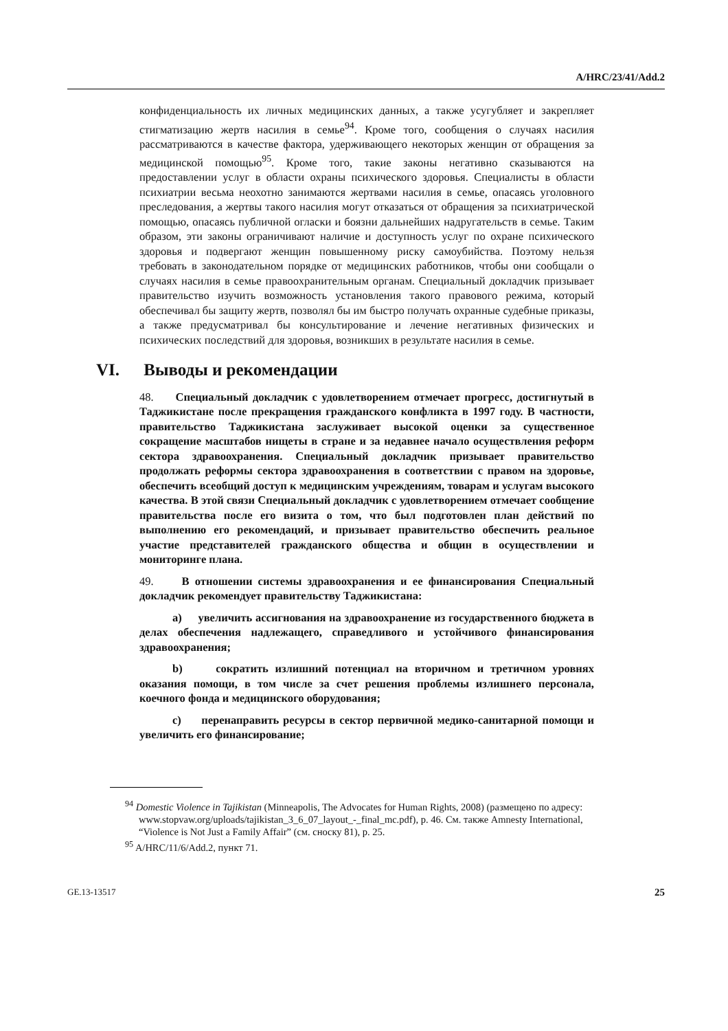A/HRC/23/41/Add.2
конфиденциальность их личных медицинских данных, а также усугубляет и закрепляет стигматизацию жертв насилия в семье<sup>94</sup>. Кроме того, сообщения о случаях насилия рассматриваются в качестве фактора, удерживающего некоторых женщин от обращения за медицинской помощью<sup>95</sup>. Кроме того, такие законы негативно сказываются на предоставлении услуг в области охраны психического здоровья. Специалисты в области психиатрии весьма неохотно занимаются жертвами насилия в семье, опасаясь уголовного преследования, а жертвы такого насилия могут отказаться от обращения за психиатрической помощью, опасаясь публичной огласки и боязни дальнейших надругательств в семье. Таким образом, эти законы ограничивают наличие и доступность услуг по охране психического здоровья и подвергают женщин повышенному риску самоубийства. Поэтому нельзя требовать в законодательном порядке от медицинских работников, чтобы они сообщали о случаях насилия в семье правоохранительным органам. Специальный докладчик призывает правительство изучить возможность установления такого правового режима, который обеспечивал бы защиту жертв, позволял бы им быстро получать охранные судебные приказы, а также предусматривал бы консультирование и лечение негативных физических и психических последствий для здоровья, возникших в результате насилия в семье.
VI. Выводы и рекомендации
48. Специальный докладчик с удовлетворением отмечает прогресс, достигнутый в Таджикистане после прекращения гражданского конфликта в 1997 году. В частности, правительство Таджикистана заслуживает высокой оценки за существенное сокращение масштабов нищеты в стране и за недавнее начало осуществления реформ сектора здравоохранения. Специальный докладчик призывает правительство продолжать реформы сектора здравоохранения в соответствии с правом на здоровье, обеспечить всеобщий доступ к медицинским учреждениям, товарам и услугам высокого качества. В этой связи Специальный докладчик с удовлетворением отмечает сообщение правительства после его визита о том, что был подготовлен план действий по выполнению его рекомендаций, и призывает правительство обеспечить реальное участие представителей гражданского общества и общин в осуществлении и мониторинге плана.
49. В отношении системы здравоохранения и ее финансирования Специальный докладчик рекомендует правительству Таджикистана:
a) увеличить ассигнования на здравоохранение из государственного бюджета в делах обеспечения надлежащего, справедливого и устойчивого финансирования здравоохранения;
b) сократить излишний потенциал на вторичном и третичном уровнях оказания помощи, в том числе за счет решения проблемы излишнего персонала, коечного фонда и медицинского оборудования;
c) перенаправить ресурсы в сектор первичной медико-санитарной помощи и увеличить его финансирование;
<sup>94</sup> Domestic Violence in Tajikistan (Minneapolis, The Advocates for Human Rights, 2008) (размещено по адресу: www.stopvaw.org/uploads/tajikistan_3_6_07_layout_-_final_mc.pdf), p. 46. См. также Amnesty International, “Violence is Not Just a Family Affair” (см. сноску 81), p. 25.
<sup>95</sup> A/HRC/11/6/Add.2, пункт 71.
GE.13-13517 25